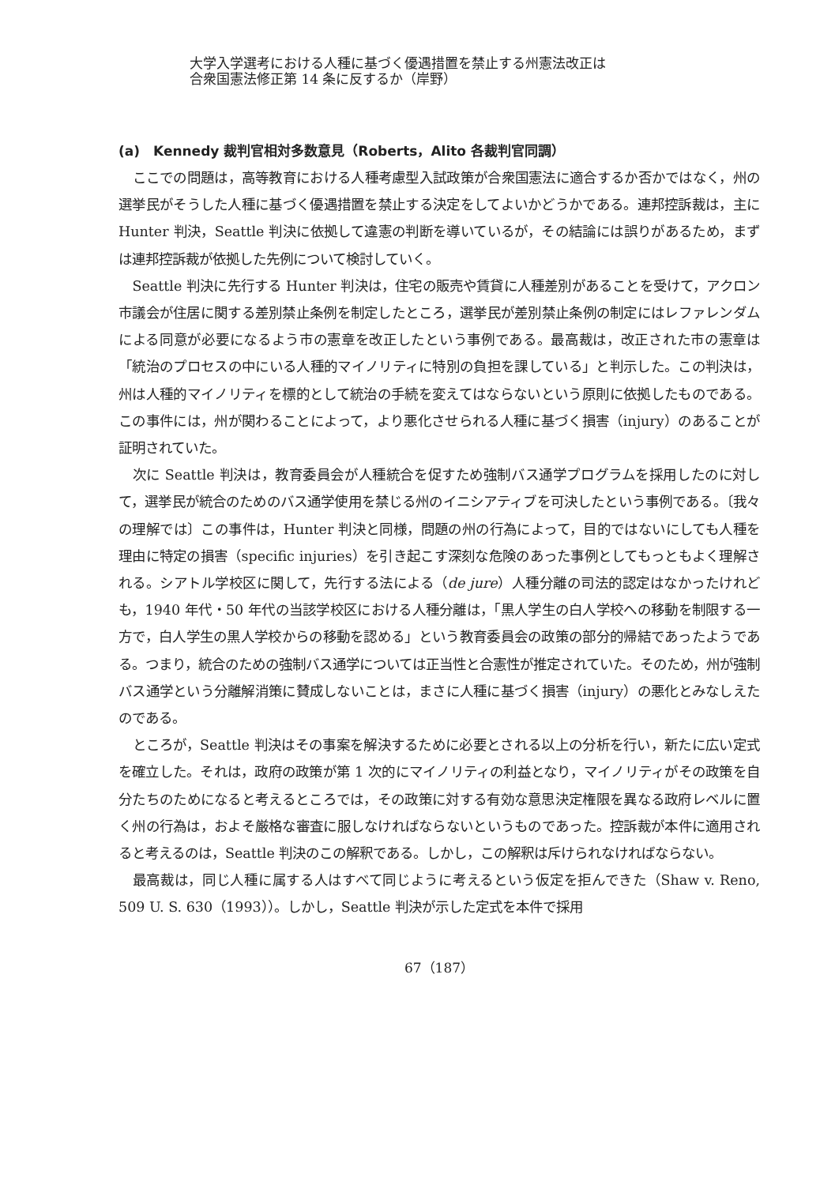大学入学選考における人種に基づく優遇措置を禁止する州憲法改正は
合衆国憲法修正第 14 条に反するか（岸野）
(a)　Kennedy 裁判官相対多数意見（Roberts，Alito 各裁判官同調）
ここでの問題は，高等教育における人種考慮型入試政策が合衆国憲法に適合するか否かではなく，州の選挙民がそうした人種に基づく優遇措置を禁止する決定をしてよいかどうかである。連邦控訴裁は，主に Hunter 判決，Seattle 判決に依拠して違憲の判断を導いているが，その結論には誤りがあるため，まずは連邦控訴裁が依拠した先例について検討していく。
Seattle 判決に先行する Hunter 判決は，住宅の販売や賃貸に人種差別があることを受けて，アクロン市議会が住居に関する差別禁止条例を制定したところ，選挙民が差別禁止条例の制定にはレファレンダムによる同意が必要になるよう市の憲章を改正したという事例である。最高裁は，改正された市の憲章は「統治のプロセスの中にいる人種的マイノリティに特別の負担を課している」と判示した。この判決は，州は人種的マイノリティを標的として統治の手続を変えてはならないという原則に依拠したものである。この事件には，州が関わることによって，より悪化させられる人種に基づく損害（injury）のあることが証明されていた。
次に Seattle 判決は，教育委員会が人種統合を促すため強制バス通学プログラムを採用したのに対して，選挙民が統合のためのバス通学使用を禁じる州のイニシアティブを可決したという事例である。〔我々の理解では〕この事件は，Hunter 判決と同様，問題の州の行為によって，目的ではないにしても人種を理由に特定の損害（specific injuries）を引き起こす深刻な危険のあった事例としてもっともよく理解される。シアトル学校区に関して，先行する法による（de jure）人種分離の司法的認定はなかったけれども，1940 年代・50 年代の当該学校区における人種分離は，「黒人学生の白人学校への移動を制限する一方で，白人学生の黒人学校からの移動を認める」という教育委員会の政策の部分的帰結であったようである。つまり，統合のための強制バス通学については正当性と合憲性が推定されていた。そのため，州が強制バス通学という分離解消策に賛成しないことは，まさに人種に基づく損害（injury）の悪化とみなしえたのである。
ところが，Seattle 判決はその事案を解決するために必要とされる以上の分析を行い，新たに広い定式を確立した。それは，政府の政策が第 1 次的にマイノリティの利益となり，マイノリティがその政策を自分たちのためになると考えるところでは，その政策に対する有効な意思決定権限を異なる政府レベルに置く州の行為は，およそ厳格な審査に服しなければならないというものであった。控訴裁が本件に適用されると考えるのは，Seattle 判決のこの解釈である。しかし，この解釈は斥けられなければならない。
最高裁は，同じ人種に属する人はすべて同じように考えるという仮定を拒んできた（Shaw v. Reno, 509 U. S. 630（1993））。しかし，Seattle 判決が示した定式を本件で採用
67（187）